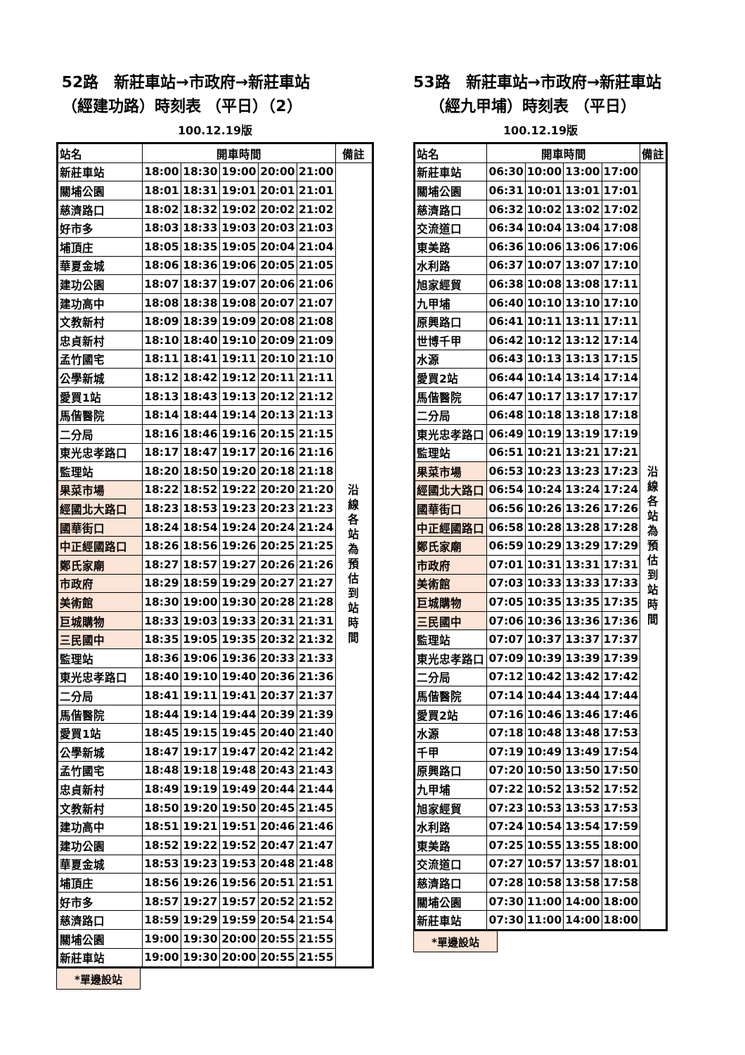52路　新莊車站→市政府→新莊車站
（經建功路）時刻表 （平日）（2）
100.12.19版
| 站名 | 開車時間 | | | | | 備註 |
| --- | --- | --- | --- | --- | --- | --- |
| 新莊車站 | 18:00 | 18:30 | 19:00 | 20:00 | 21:00 | 沿 線 各 站 為 預 估 到 站 時 間 |
| 關埔公園 | 18:01 | 18:31 | 19:01 | 20:01 | 21:01 | |
| 慈濟路口 | 18:02 | 18:32 | 19:02 | 20:02 | 21:02 | |
| 好市多 | 18:03 | 18:33 | 19:03 | 20:03 | 21:03 | |
| 埔頂庄 | 18:05 | 18:35 | 19:05 | 20:04 | 21:04 | |
| 華夏金城 | 18:06 | 18:36 | 19:06 | 20:05 | 21:05 | |
| 建功公園 | 18:07 | 18:37 | 19:07 | 20:06 | 21:06 | |
| 建功高中 | 18:08 | 18:38 | 19:08 | 20:07 | 21:07 | |
| 文教新村 | 18:09 | 18:39 | 19:09 | 20:08 | 21:08 | |
| 忠貞新村 | 18:10 | 18:40 | 19:10 | 20:09 | 21:09 | |
| 孟竹國宅 | 18:11 | 18:41 | 19:11 | 20:10 | 21:10 | |
| 公學新城 | 18:12 | 18:42 | 19:12 | 20:11 | 21:11 | |
| 愛買1站 | 18:13 | 18:43 | 19:13 | 20:12 | 21:12 | |
| 馬偕醫院 | 18:14 | 18:44 | 19:14 | 20:13 | 21:13 | |
| 二分局 | 18:16 | 18:46 | 19:16 | 20:15 | 21:15 | |
| 東光忠孝路口 | 18:17 | 18:47 | 19:17 | 20:16 | 21:16 | |
| 監理站 | 18:20 | 18:50 | 19:20 | 20:18 | 21:18 | |
| 果菜市場 | 18:22 | 18:52 | 19:22 | 20:20 | 21:20 | |
| 經國北大路口 | 18:23 | 18:53 | 19:23 | 20:23 | 21:23 | |
| 國華街口 | 18:24 | 18:54 | 19:24 | 20:24 | 21:24 | |
| 中正經國路口 | 18:26 | 18:56 | 19:26 | 20:25 | 21:25 | |
| 鄭氏家廟 | 18:27 | 18:57 | 19:27 | 20:26 | 21:26 | |
| 市政府 | 18:29 | 18:59 | 19:29 | 20:27 | 21:27 | |
| 美術館 | 18:30 | 19:00 | 19:30 | 20:28 | 21:28 | |
| 巨城購物 | 18:33 | 19:03 | 19:33 | 20:31 | 21:31 | |
| 三民國中 | 18:35 | 19:05 | 19:35 | 20:32 | 21:32 | |
| 監理站 | 18:36 | 19:06 | 19:36 | 20:33 | 21:33 | |
| 東光忠孝路口 | 18:40 | 19:10 | 19:40 | 20:36 | 21:36 | |
| 二分局 | 18:41 | 19:11 | 19:41 | 20:37 | 21:37 | |
| 馬偕醫院 | 18:44 | 19:14 | 19:44 | 20:39 | 21:39 | |
| 愛買1站 | 18:45 | 19:15 | 19:45 | 20:40 | 21:40 | |
| 公學新城 | 18:47 | 19:17 | 19:47 | 20:42 | 21:42 | |
| 孟竹國宅 | 18:48 | 19:18 | 19:48 | 20:43 | 21:43 | |
| 忠貞新村 | 18:49 | 19:19 | 19:49 | 20:44 | 21:44 | |
| 文教新村 | 18:50 | 19:20 | 19:50 | 20:45 | 21:45 | |
| 建功高中 | 18:51 | 19:21 | 19:51 | 20:46 | 21:46 | |
| 建功公園 | 18:52 | 19:22 | 19:52 | 20:47 | 21:47 | |
| 華夏金城 | 18:53 | 19:23 | 19:53 | 20:48 | 21:48 | |
| 埔頂庄 | 18:56 | 19:26 | 19:56 | 20:51 | 21:51 | |
| 好市多 | 18:57 | 19:27 | 19:57 | 20:52 | 21:52 | |
| 慈濟路口 | 18:59 | 19:29 | 19:59 | 20:54 | 21:54 | |
| 關埔公園 | 19:00 | 19:30 | 20:00 | 20:55 | 21:55 | |
| 新莊車站 | 19:00 | 19:30 | 20:00 | 20:55 | 21:55 | |
*單邊設站
53路　新莊車站→市政府→新莊車站
（經九甲埔）時刻表 （平日）
100.12.19版
| 站名 | 開車時間 | | | | 備註 |
| --- | --- | --- | --- | --- | --- |
| 新莊車站 | 06:30 | 10:00 | 13:00 | 17:00 | 沿 線 各 站 為 預 估 到 站 時 間 |
| 關埔公園 | 06:31 | 10:01 | 13:01 | 17:01 | |
| 慈濟路口 | 06:32 | 10:02 | 13:02 | 17:02 | |
| 交流道口 | 06:34 | 10:04 | 13:04 | 17:08 | |
| 東美路 | 06:36 | 10:06 | 13:06 | 17:06 | |
| 水利路 | 06:37 | 10:07 | 13:07 | 17:10 | |
| 旭家經貿 | 06:38 | 10:08 | 13:08 | 17:11 | |
| 九甲埔 | 06:40 | 10:10 | 13:10 | 17:10 | |
| 原興路口 | 06:41 | 10:11 | 13:11 | 17:11 | |
| 世博千甲 | 06:42 | 10:12 | 13:12 | 17:14 | |
| 水源 | 06:43 | 10:13 | 13:13 | 17:15 | |
| 愛買2站 | 06:44 | 10:14 | 13:14 | 17:14 | |
| 馬偕醫院 | 06:47 | 10:17 | 13:17 | 17:17 | |
| 二分局 | 06:48 | 10:18 | 13:18 | 17:18 | |
| 東光忠孝路口 | 06:49 | 10:19 | 13:19 | 17:19 | |
| 監理站 | 06:51 | 10:21 | 13:21 | 17:21 | |
| 果菜市場 | 06:53 | 10:23 | 13:23 | 17:23 | |
| 經國北大路口 | 06:54 | 10:24 | 13:24 | 17:24 | |
| 國華街口 | 06:56 | 10:26 | 13:26 | 17:26 | |
| 中正經國路口 | 06:58 | 10:28 | 13:28 | 17:28 | |
| 鄭氏家廟 | 06:59 | 10:29 | 13:29 | 17:29 | |
| 市政府 | 07:01 | 10:31 | 13:31 | 17:31 | |
| 美術館 | 07:03 | 10:33 | 13:33 | 17:33 | |
| 巨城購物 | 07:05 | 10:35 | 13:35 | 17:35 | |
| 三民國中 | 07:06 | 10:36 | 13:36 | 17:36 | |
| 監理站 | 07:07 | 10:37 | 13:37 | 17:37 | |
| 東光忠孝路口 | 07:09 | 10:39 | 13:39 | 17:39 | |
| 二分局 | 07:12 | 10:42 | 13:42 | 17:42 | |
| 馬偕醫院 | 07:14 | 10:44 | 13:44 | 17:44 | |
| 愛買2站 | 07:16 | 10:46 | 13:46 | 17:46 | |
| 水源 | 07:18 | 10:48 | 13:48 | 17:53 | |
| 千甲 | 07:19 | 10:49 | 13:49 | 17:54 | |
| 原興路口 | 07:20 | 10:50 | 13:50 | 17:50 | |
| 九甲埔 | 07:22 | 10:52 | 13:52 | 17:52 | |
| 旭家經貿 | 07:23 | 10:53 | 13:53 | 17:53 | |
| 水利路 | 07:24 | 10:54 | 13:54 | 17:59 | |
| 東美路 | 07:25 | 10:55 | 13:55 | 18:00 | |
| 交流道口 | 07:27 | 10:57 | 13:57 | 18:01 | |
| 慈濟路口 | 07:28 | 10:58 | 13:58 | 17:58 | |
| 關埔公園 | 07:30 | 11:00 | 14:00 | 18:00 | |
| 新莊車站 | 07:30 | 11:00 | 14:00 | 18:00 | |
*單邊設站